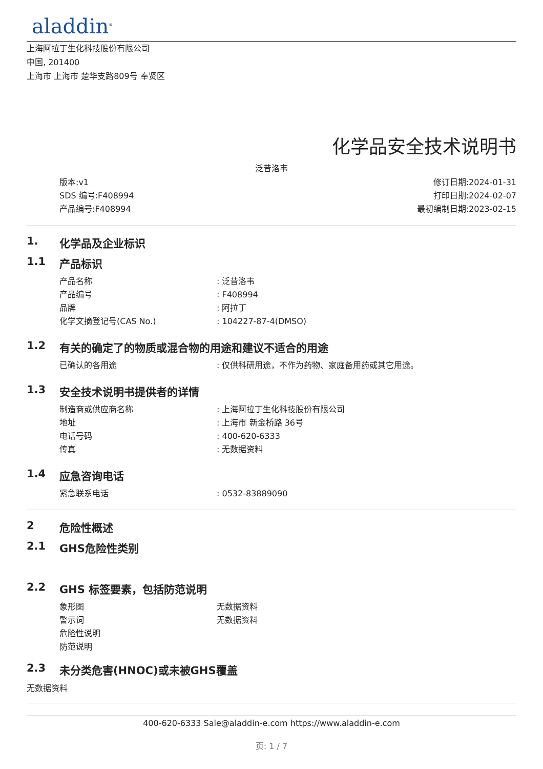aladdin<sup>®</sup>
上海阿拉丁生化科技股份有限公司
中国, 201400
上海市 上海市 楚华支路809号 奉贤区
化学品安全技术说明书
泛昔洛韦
版本:v1
SDS 编号:F408994
产品编号:F408994
修订日期:2024-01-31
打印日期:2024-02-07
最初编制日期:2023-02-15
1. 化学品及企业标识
1.1 产品标识
产品名称: 泛昔洛韦
产品编号: F408994
品牌: 阿拉丁
化学文摘登记号(CAS No.): 104227-87-4(DMSO)
1.2 有关的确定了的物质或混合物的用途和建议不适合的用途
已确认的各用途: 仅供科研用途，不作为药物、家庭备用药或其它用途。
1.3 安全技术说明书提供者的详情
制造商或供应商名称: 上海阿拉丁生化科技股份有限公司
地址: 上海市 新金桥路 36号
电话号码: 400-620-6333
传真: 无数据资料
1.4 应急咨询电话
紧急联系电话: 0532-83889090
2 危险性概述
2.1 GHS危险性类别
2.2 GHS 标签要素，包括防范说明
象形图 无数据资料
警示词 无数据资料
危险性说明
防范说明
2.3 未分类危害(HNOC)或未被GHS覆盖
无数据资料
400-620-6333 Sale@aladdin-e.com https://www.aladdin-e.com
页: 1 / 7